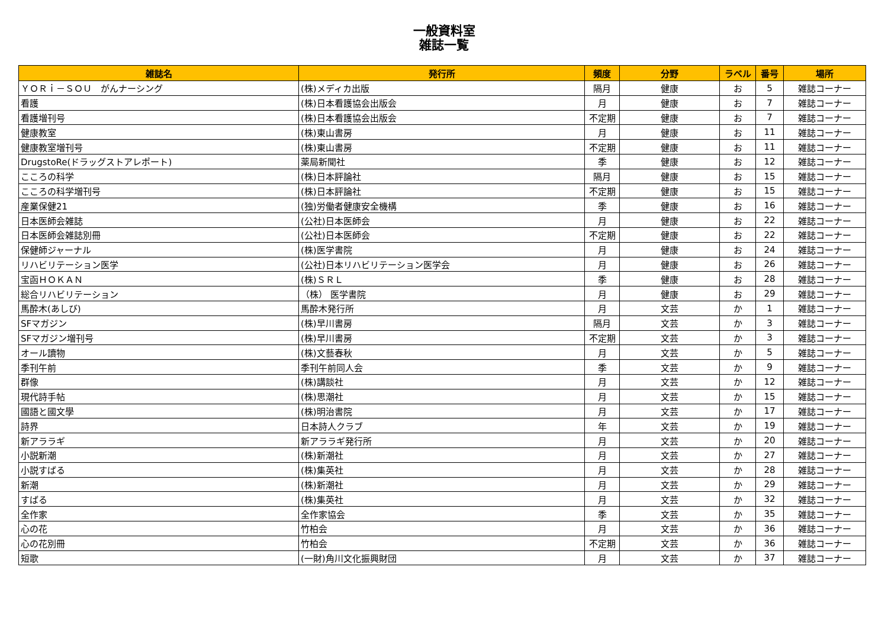一般資料室
雑誌一覧
| 雑誌名 | 発行所 | 頻度 | 分野 | ラベル | 番号 | 場所 |
| --- | --- | --- | --- | --- | --- | --- |
| ＹＯＲｉ－ＳＯＵ がんナーシング | (株)メディカ出版 | 隔月 | 健康 | お | 5 | 雑誌コーナー |
| 看護 | (株)日本看護協会出版会 | 月 | 健康 | お | 7 | 雑誌コーナー |
| 看護増刊号 | (株)日本看護協会出版会 | 不定期 | 健康 | お | 7 | 雑誌コーナー |
| 健康教室 | (株)東山書房 | 月 | 健康 | お | 11 | 雑誌コーナー |
| 健康教室増刊号 | (株)東山書房 | 不定期 | 健康 | お | 11 | 雑誌コーナー |
| DrugstoRe(ドラッグストアレポート) | 薬局新聞社 | 季 | 健康 | お | 12 | 雑誌コーナー |
| こころの科学 | (株)日本評論社 | 隔月 | 健康 | お | 15 | 雑誌コーナー |
| こころの科学増刊号 | (株)日本評論社 | 不定期 | 健康 | お | 15 | 雑誌コーナー |
| 産業保健21 | (独)労働者健康安全機構 | 季 | 健康 | お | 16 | 雑誌コーナー |
| 日本医師会雑誌 | (公社)日本医師会 | 月 | 健康 | お | 22 | 雑誌コーナー |
| 日本医師会雑誌別冊 | (公社)日本医師会 | 不定期 | 健康 | お | 22 | 雑誌コーナー |
| 保健師ジャーナル | (株)医学書院 | 月 | 健康 | お | 24 | 雑誌コーナー |
| リハビリテーション医学 | (公社)日本リハビリテーション医学会 | 月 | 健康 | お | 26 | 雑誌コーナー |
| 宝函ＨＯＫＡＮ | (株)ＳＲＬ | 季 | 健康 | お | 28 | 雑誌コーナー |
| 総合リハビリテーション | （株） 医学書院 | 月 | 健康 | お | 29 | 雑誌コーナー |
| 馬酔木(あしび) | 馬酔木発行所 | 月 | 文芸 | か | 1 | 雑誌コーナー |
| SFマガジン | (株)早川書房 | 隔月 | 文芸 | か | 3 | 雑誌コーナー |
| SFマガジン増刊号 | (株)早川書房 | 不定期 | 文芸 | か | 3 | 雑誌コーナー |
| オール讀物 | (株)文藝春秋 | 月 | 文芸 | か | 5 | 雑誌コーナー |
| 季刊午前 | 季刊午前同人会 | 季 | 文芸 | か | 9 | 雑誌コーナー |
| 群像 | (株)講談社 | 月 | 文芸 | か | 12 | 雑誌コーナー |
| 現代詩手帖 | (株)思潮社 | 月 | 文芸 | か | 15 | 雑誌コーナー |
| 國語と國文學 | (株)明治書院 | 月 | 文芸 | か | 17 | 雑誌コーナー |
| 詩界 | 日本詩人クラブ | 年 | 文芸 | か | 19 | 雑誌コーナー |
| 新アララギ | 新アララギ発行所 | 月 | 文芸 | か | 20 | 雑誌コーナー |
| 小説新潮 | (株)新潮社 | 月 | 文芸 | か | 27 | 雑誌コーナー |
| 小説すばる | (株)集英社 | 月 | 文芸 | か | 28 | 雑誌コーナー |
| 新潮 | (株)新潮社 | 月 | 文芸 | か | 29 | 雑誌コーナー |
| すばる | (株)集英社 | 月 | 文芸 | か | 32 | 雑誌コーナー |
| 全作家 | 全作家協会 | 季 | 文芸 | か | 35 | 雑誌コーナー |
| 心の花 | 竹柏会 | 月 | 文芸 | か | 36 | 雑誌コーナー |
| 心の花別冊 | 竹柏会 | 不定期 | 文芸 | か | 36 | 雑誌コーナー |
| 短歌 | (一財)角川文化振興財団 | 月 | 文芸 | か | 37 | 雑誌コーナー |